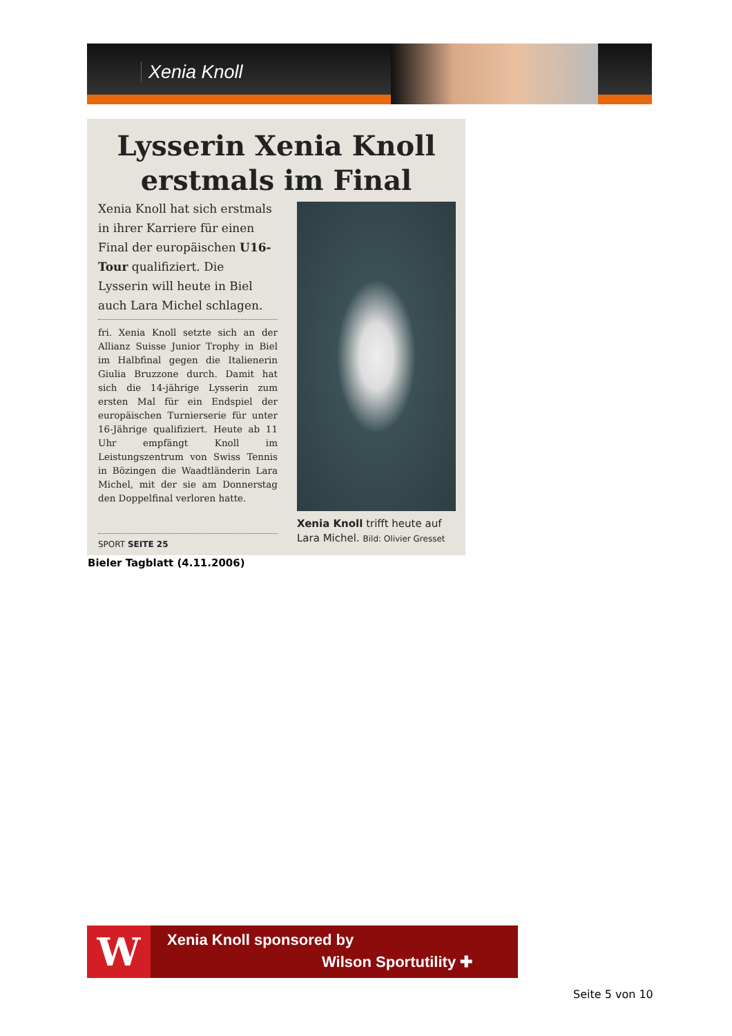Xenia Knoll
Lysserin Xenia Knoll
erstmals im Final
Xenia Knoll hat sich erstmals in ihrer Karriere für einen Final der europäischen U16-Tour qualifiziert. Die Lysserin will heute in Biel auch Lara Michel schlagen.
fri. Xenia Knoll setzte sich an der Allianz Suisse Junior Trophy in Biel im Halbfinal gegen die Italienerin Giulia Bruzzone durch. Damit hat sich die 14-jährige Lysserin zum ersten Mal für ein Endspiel der europäischen Turnierserie für unter 16-Jährige qualifiziert. Heute ab 11 Uhr empfängt Knoll im Leistungszentrum von Swiss Tennis in Bözingen die Waadtländerin Lara Michel, mit der sie am Donnerstag den Doppelfinal verloren hatte.
SPORT SEITE 25
Xenia Knoll trifft heute auf
Lara Michel. Bild: Olivier Gresset
Bieler Tagblatt (4.11.2006)
W Xenia Knoll sponsored by
Wilson Sportutility ✚
Seite 5 von 10